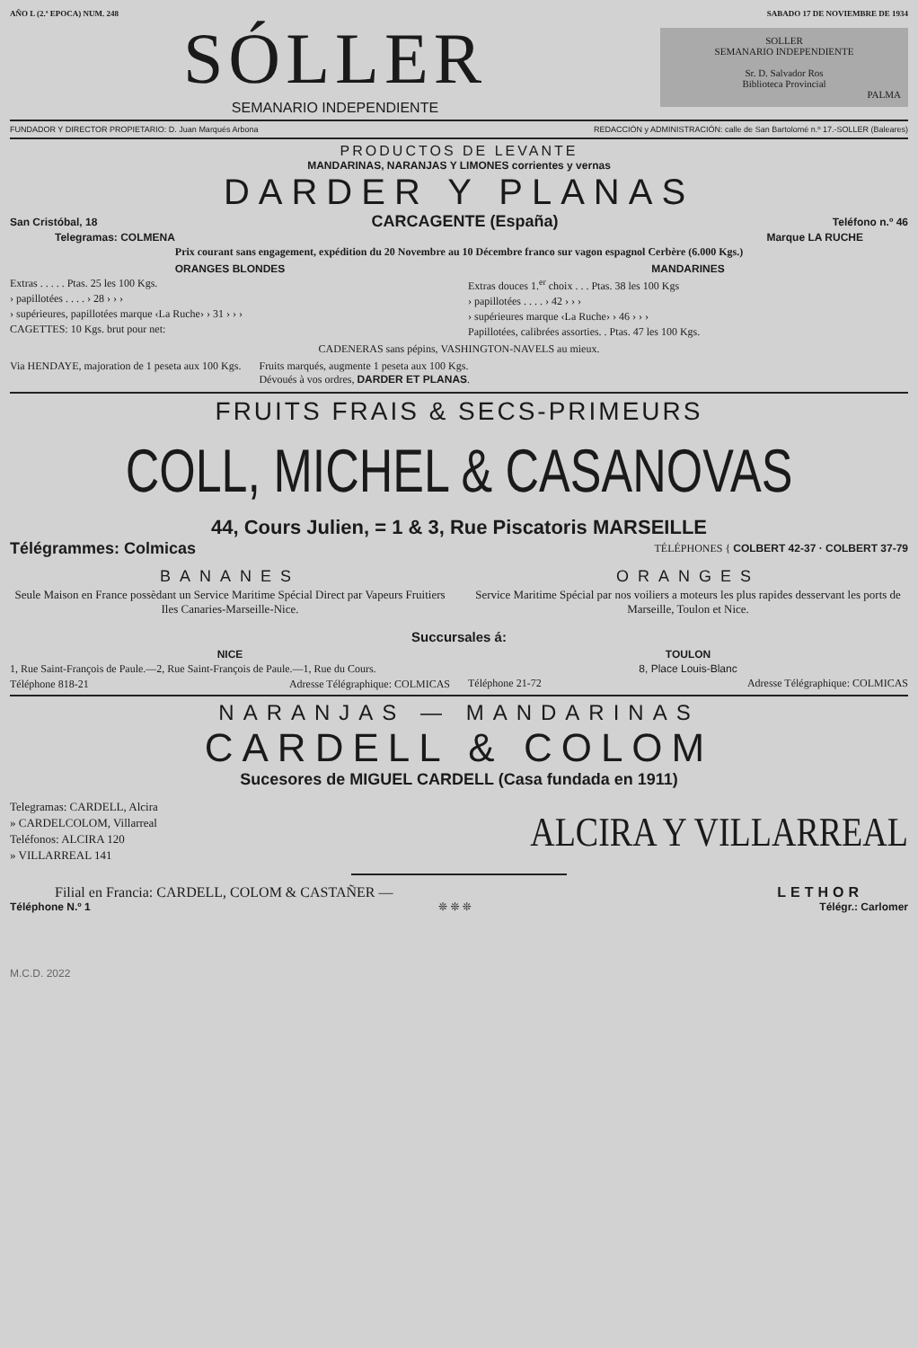AÑO L (2.ª EPOCA) NUM. 248 SABADO 17 DE NOVIEMBRE DE 1934
SÓLLER
SEMANARIO INDEPENDIENTE
SOLLER
SEMANARIO INDEPENDIENTE
Sr. D. Salvador Ros
Biblioteca Provincial
PALMA
FUNDADOR Y DIRECTOR PROPIETARIO: D. Juan Marqués Arbona REDACCIÓN y ADMINISTRACIÓN: calle de San Bartolomé n.º 17.-SOLLER (Baleares)
PRODUCTOS DE LEVANTE
MANDARINAS, NARANJAS Y LIMONES corrientes y vernas
DARDER Y PLANAS
San Cristóbal, 18 CARCAGENTE (España) Teléfono n.º 46
Telegramas: COLMENA Marque LA RUCHE
Prix courant sans engagement, expédition du 20 Novembre au 10 Décembre franco sur vagon espagnol Cerbère (6.000 Kgs.)
ORANGES BLONDES
Extras . . . . . Ptas. 25 les 100 Kgs.
› papillotées . . . . › 28 › › ›
› supérieures, papillotées marque ‹La Ruche› › 31 › › ›
CAGETTES: 10 Kgs. brut pour net:
MANDARINES
Extras douces 1.<sup>er</sup> choix . . . Ptas. 38 les 100 Kgs
› papillotées . . . . › 42 › › ›
› supérieures marque ‹La Ruche› › 46 › › ›
Papillotées, calibrées assorties. . Ptas. 47 les 100 Kgs.
CADENERAS sans pépins, VASHINGTON-NAVELS au mieux.
Via HENDAYE, majoration de 1 peseta aux 100 Kgs.
Fruits marqués, augmente 1 peseta aux 100 Kgs.
Dévoués à vos ordres, DARDER ET PLANAS.
FRUITS FRAIS & SECS-PRIMEURS
COLL, MICHEL & CASANOVAS
44, Cours Julien, = 1 & 3, Rue Piscatoris MARSEILLE
Télégrammes: Colmicas TÉLÉPHONES { COLBERT 42-37 · COLBERT 37-79
BANANES
Seule Maison en France possèdant un Service Maritime Spécial Direct par Vapeurs Fruitiers Iles Canaries-Marseille-Nice.
ORANGES
Service Maritime Spécial par nos voiliers a moteurs les plus rapides desservant les ports de Marseille, Toulon et Nice.
Succursales á:
NICE
1, Rue Saint-François de Paule.—2, Rue Saint-François de Paule.—1, Rue du Cours.
Téléphone 818-21 Adresse Télégraphique: COLMICAS
TOULON
8, Place Louis-Blanc
Téléphone 21-72 Adresse Télégraphique: COLMICAS
NARANJAS — MANDARINAS
CARDELL & COLOM
Sucesores de MIGUEL CARDELL (Casa fundada en 1911)
Telegramas: CARDELL, Alcira
» CARDELCOLOM, Villarreal
Teléfonos: ALCIRA 120
» VILLARREAL 141
ALCIRA Y VILLARREAL
Filial en Francia: CARDELL, COLOM & CASTAÑER — LETHOR
Téléphone N.º 1 ❊ ❊ ❊ Télégr.: Carlomer
M.C.D. 2022